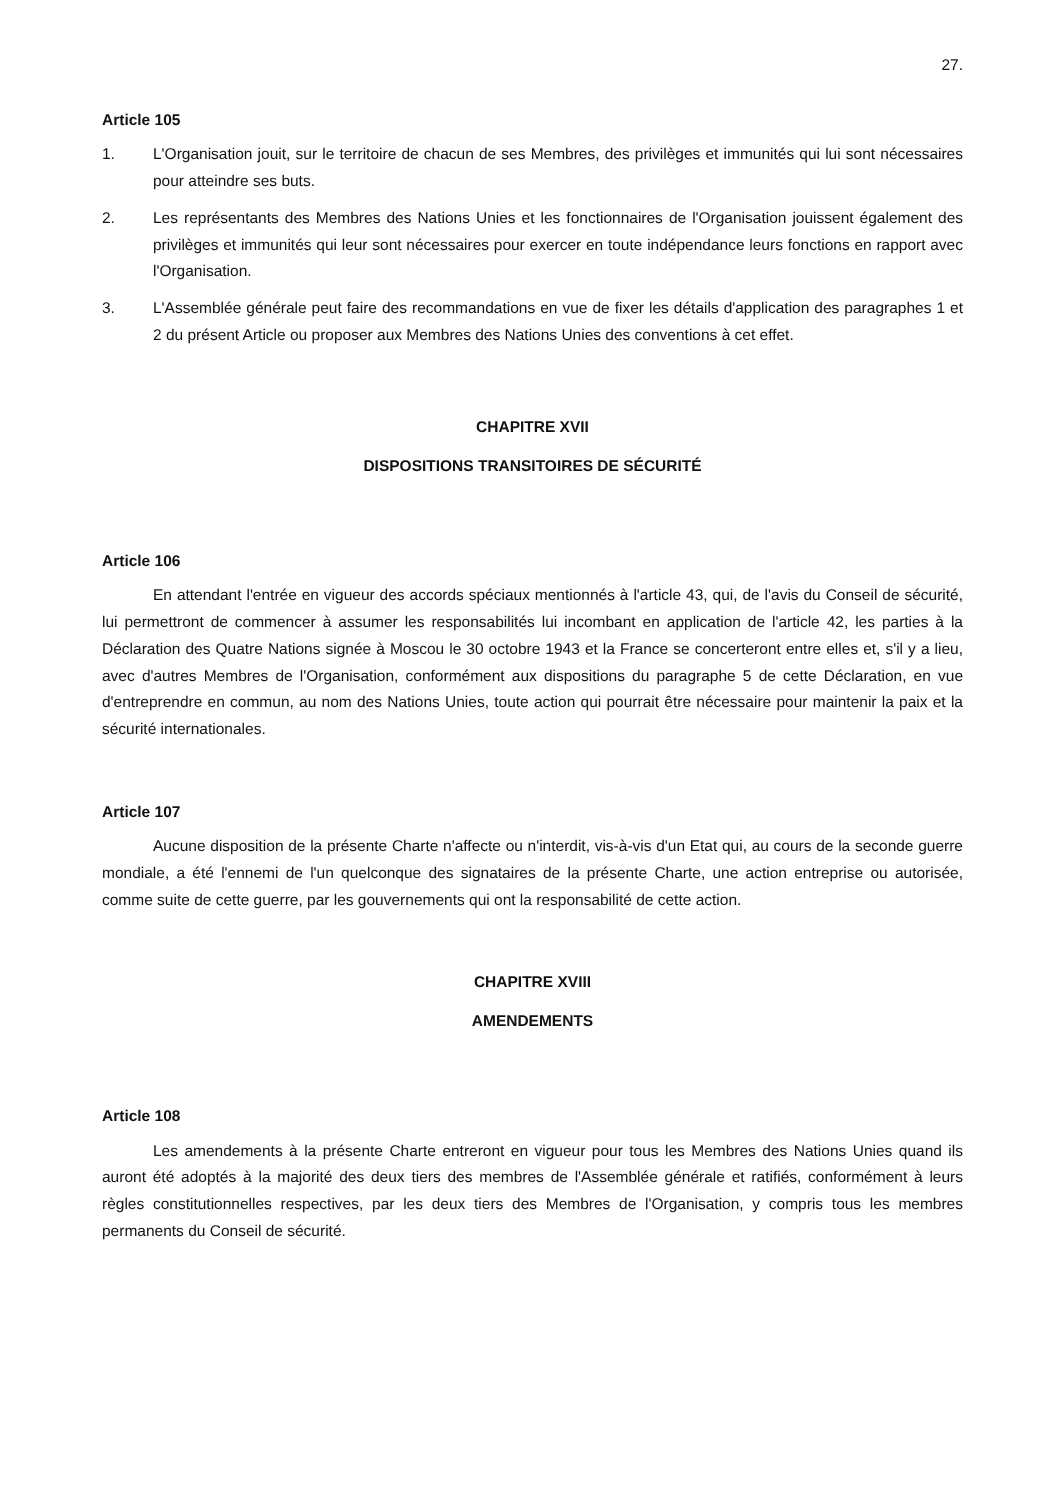27.
Article 105
1. L'Organisation jouit, sur le territoire de chacun de ses Membres, des privilèges et immunités qui lui sont nécessaires pour atteindre ses buts.
2. Les représentants des Membres des Nations Unies et les fonctionnaires de l'Organisation jouissent également des privilèges et immunités qui leur sont nécessaires pour exercer en toute indépendance leurs fonctions en rapport avec l'Organisation.
3. L'Assemblée générale peut faire des recommandations en vue de fixer les détails d'application des paragraphes 1 et 2 du présent Article ou proposer aux Membres des Nations Unies des conventions à cet effet.
CHAPITRE XVII
DISPOSITIONS TRANSITOIRES DE SÉCURITÉ
Article 106
En attendant l'entrée en vigueur des accords spéciaux mentionnés à l'article 43, qui, de l'avis du Conseil de sécurité, lui permettront de commencer à assumer les responsabilités lui incombant en application de l'article 42, les parties à la Déclaration des Quatre Nations signée à Moscou le 30 octobre 1943 et la France se concerteront entre elles et, s'il y a lieu, avec d'autres Membres de l'Organisation, conformément aux dispositions du paragraphe 5 de cette Déclaration, en vue d'entreprendre en commun, au nom des Nations Unies, toute action qui pourrait être nécessaire pour maintenir la paix et la sécurité internationales.
Article 107
Aucune disposition de la présente Charte n'affecte ou n'interdit, vis-à-vis d'un Etat qui, au cours de la seconde guerre mondiale, a été l'ennemi de l'un quelconque des signataires de la présente Charte, une action entreprise ou autorisée, comme suite de cette guerre, par les gouvernements qui ont la responsabilité de cette action.
CHAPITRE XVIII
AMENDEMENTS
Article 108
Les amendements à la présente Charte entreront en vigueur pour tous les Membres des Nations Unies quand ils auront été adoptés à la majorité des deux tiers des membres de l'Assemblée générale et ratifiés, conformément à leurs règles constitutionnelles respectives, par les deux tiers des Membres de l'Organisation, y compris tous les membres permanents du Conseil de sécurité.